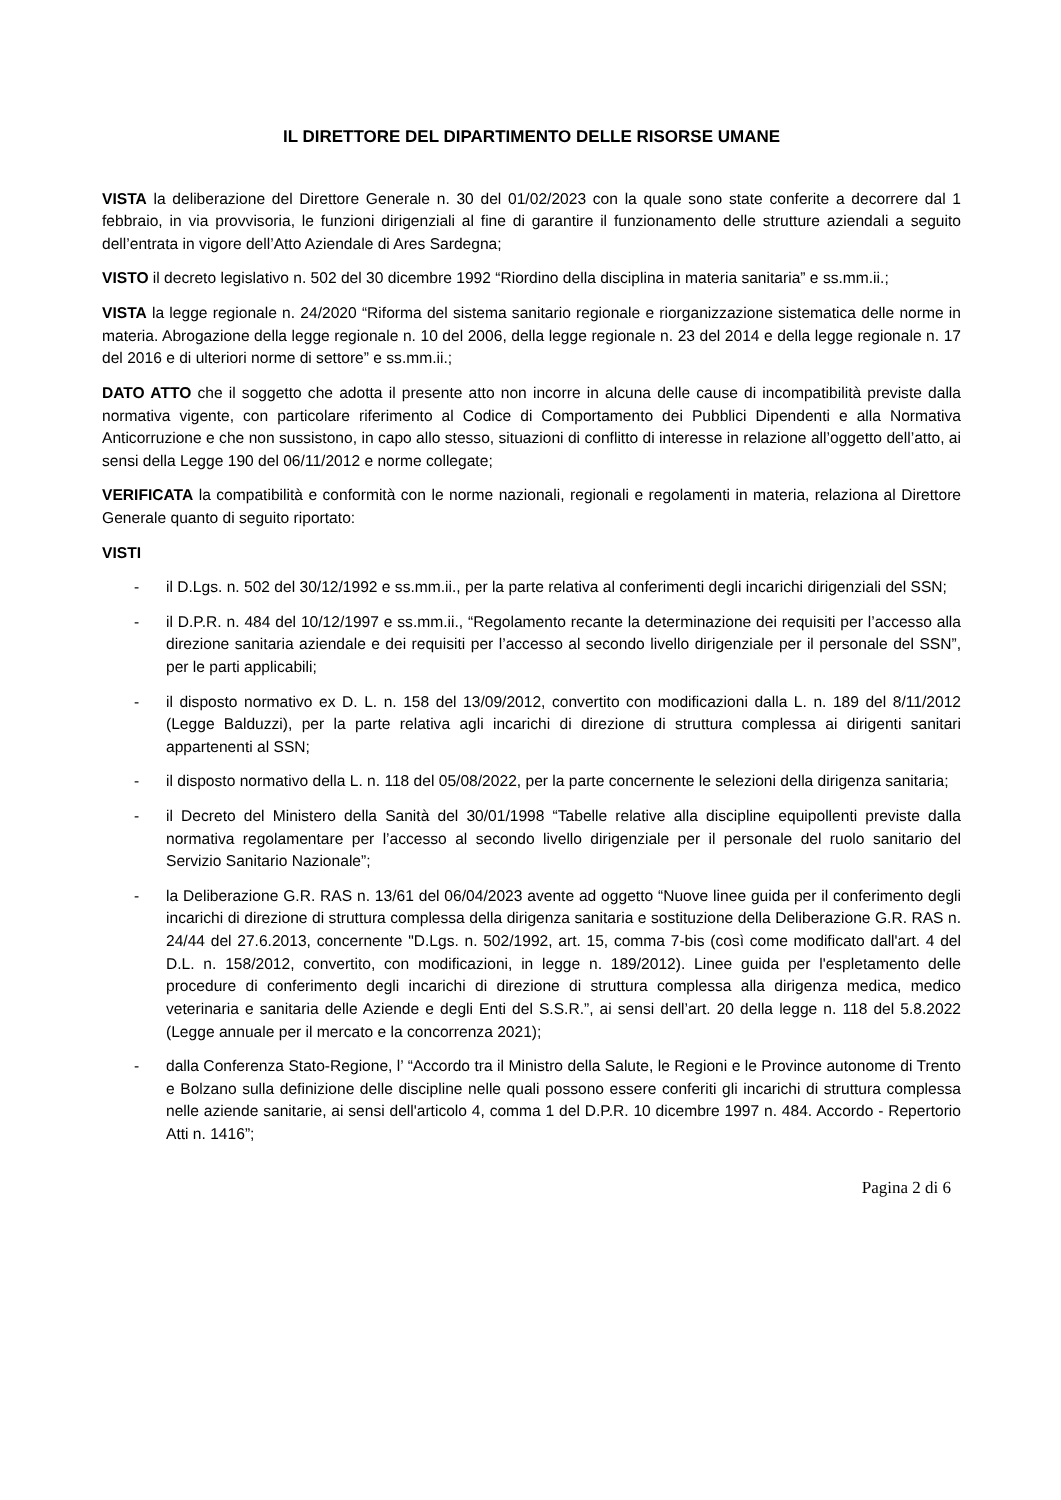IL DIRETTORE DEL DIPARTIMENTO DELLE RISORSE UMANE
VISTA la deliberazione del Direttore Generale n. 30 del 01/02/2023 con la quale sono state conferite a decorrere dal 1 febbraio, in via provvisoria, le funzioni dirigenziali al fine di garantire il funzionamento delle strutture aziendali a seguito dell’entrata in vigore dell’Atto Aziendale di Ares Sardegna;
VISTO il decreto legislativo n. 502 del 30 dicembre 1992 “Riordino della disciplina in materia sanitaria” e ss.mm.ii.;
VISTA la legge regionale n. 24/2020 “Riforma del sistema sanitario regionale e riorganizzazione sistematica delle norme in materia. Abrogazione della legge regionale n. 10 del 2006, della legge regionale n. 23 del 2014 e della legge regionale n. 17 del 2016 e di ulteriori norme di settore” e ss.mm.ii.;
DATO ATTO che il soggetto che adotta il presente atto non incorre in alcuna delle cause di incompatibilità previste dalla normativa vigente, con particolare riferimento al Codice di Comportamento dei Pubblici Dipendenti e alla Normativa Anticorruzione e che non sussistono, in capo allo stesso, situazioni di conflitto di interesse in relazione all’oggetto dell’atto, ai sensi della Legge 190 del 06/11/2012 e norme collegate;
VERIFICATA la compatibilità e conformità con le norme nazionali, regionali e regolamenti in materia, relaziona al Direttore Generale quanto di seguito riportato:
VISTI
- il D.Lgs. n. 502 del 30/12/1992 e ss.mm.ii., per la parte relativa al conferimenti degli incarichi dirigenziali del SSN;
- il D.P.R. n. 484 del 10/12/1997 e ss.mm.ii., “Regolamento recante la determinazione dei requisiti per l’accesso alla direzione sanitaria aziendale e dei requisiti per l’accesso al secondo livello dirigenziale per il personale del SSN”, per le parti applicabili;
- il disposto normativo ex D. L. n. 158 del 13/09/2012, convertito con modificazioni dalla L. n. 189 del 8/11/2012 (Legge Balduzzi), per la parte relativa agli incarichi di direzione di struttura complessa ai dirigenti sanitari appartenenti al SSN;
- il disposto normativo della L. n. 118 del 05/08/2022, per la parte concernente le selezioni della dirigenza sanitaria;
- il Decreto del Ministero della Sanità del 30/01/1998 “Tabelle relative alla discipline equipollenti previste dalla normativa regolamentare per l’accesso al secondo livello dirigenziale per il personale del ruolo sanitario del Servizio Sanitario Nazionale”;
- la Deliberazione G.R. RAS n. 13/61 del 06/04/2023 avente ad oggetto “Nuove linee guida per il conferimento degli incarichi di direzione di struttura complessa della dirigenza sanitaria e sostituzione della Deliberazione G.R. RAS n. 24/44 del 27.6.2013, concernente "D.Lgs. n. 502/1992, art. 15, comma 7-bis (così come modificato dall'art. 4 del D.L. n. 158/2012, convertito, con modificazioni, in legge n. 189/2012). Linee guida per l'espletamento delle procedure di conferimento degli incarichi di direzione di struttura complessa alla dirigenza medica, medico veterinaria e sanitaria delle Aziende e degli Enti del S.S.R.”, ai sensi dell’art. 20 della legge n. 118 del 5.8.2022 (Legge annuale per il mercato e la concorrenza 2021);
- dalla Conferenza Stato-Regione, l’ “Accordo tra il Ministro della Salute, le Regioni e le Province autonome di Trento e Bolzano sulla definizione delle discipline nelle quali possono essere conferiti gli incarichi di struttura complessa nelle aziende sanitarie, ai sensi dell'articolo 4, comma 1 del D.P.R. 10 dicembre 1997 n. 484. Accordo - Repertorio Atti n. 1416”;
Pagina 2 di 6